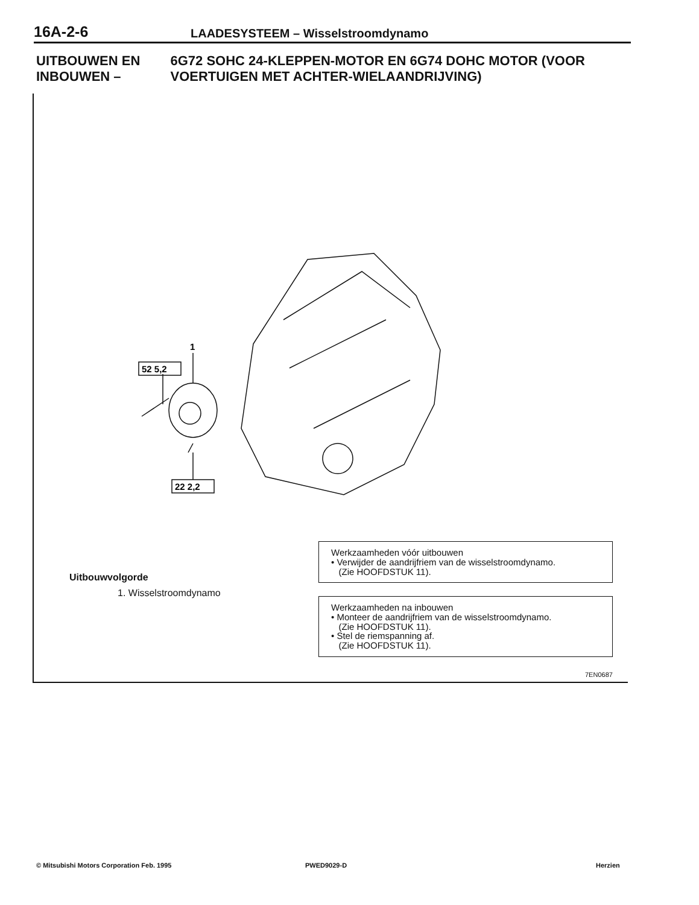16A-2-6 LAADESYSTEEM – Wisselstroomdynamo
UITBOUWEN EN INBOUWEN – 6G72 SOHC 24-KLEPPEN-MOTOR EN 6G74 DOHC MOTOR (VOOR VOERTUIGEN MET ACHTER-WIELAANDRIJVING)
1
52 5,2
22 2,2
Werkzaamheden vóór uitbouwen
• Verwijder de aandrijfriem van de wisselstroomdynamo.
(Zie HOOFDSTUK 11).
Werkzaamheden na inbouwen
• Monteer de aandrijfriem van de wisselstroomdynamo.
(Zie HOOFDSTUK 11).
• Stel de riemspanning af.
(Zie HOOFDSTUK 11).
Uitbouwvolgorde
1. Wisselstroomdynamo
7EN0687
© Mitsubishi Motors Corporation Feb. 1995
PWED9029-D Herzien